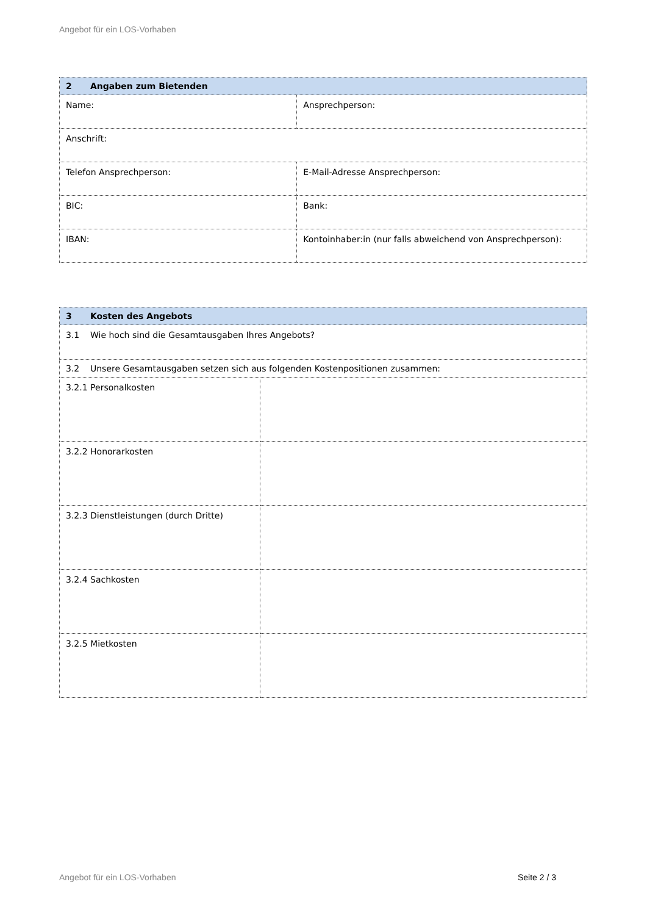Angebot für ein LOS-Vorhaben
| 2 Angaben zum Bietenden | |
| --- | --- |
| Name: | Ansprechperson: |
| Anschrift: | |
| Telefon Ansprechperson: | E-Mail-Adresse Ansprechperson: |
| BIC: | Bank: |
| IBAN: | Kontoinhaber:in (nur falls abweichend von Ansprechperson): |
| 3 Kosten des Angebots | |
| --- | --- |
| 3.1 Wie hoch sind die Gesamtausgaben Ihres Angebots? | |
| 3.2 Unsere Gesamtausgaben setzen sich aus folgenden Kostenpositionen zusammen: | |
| 3.2.1 Personalkosten | |
| 3.2.2 Honorarkosten | |
| 3.2.3 Dienstleistungen (durch Dritte) | |
| 3.2.4 Sachkosten | |
| 3.2.5 Mietkosten | |
Angebot für ein LOS-Vorhaben Seite 2 / 3